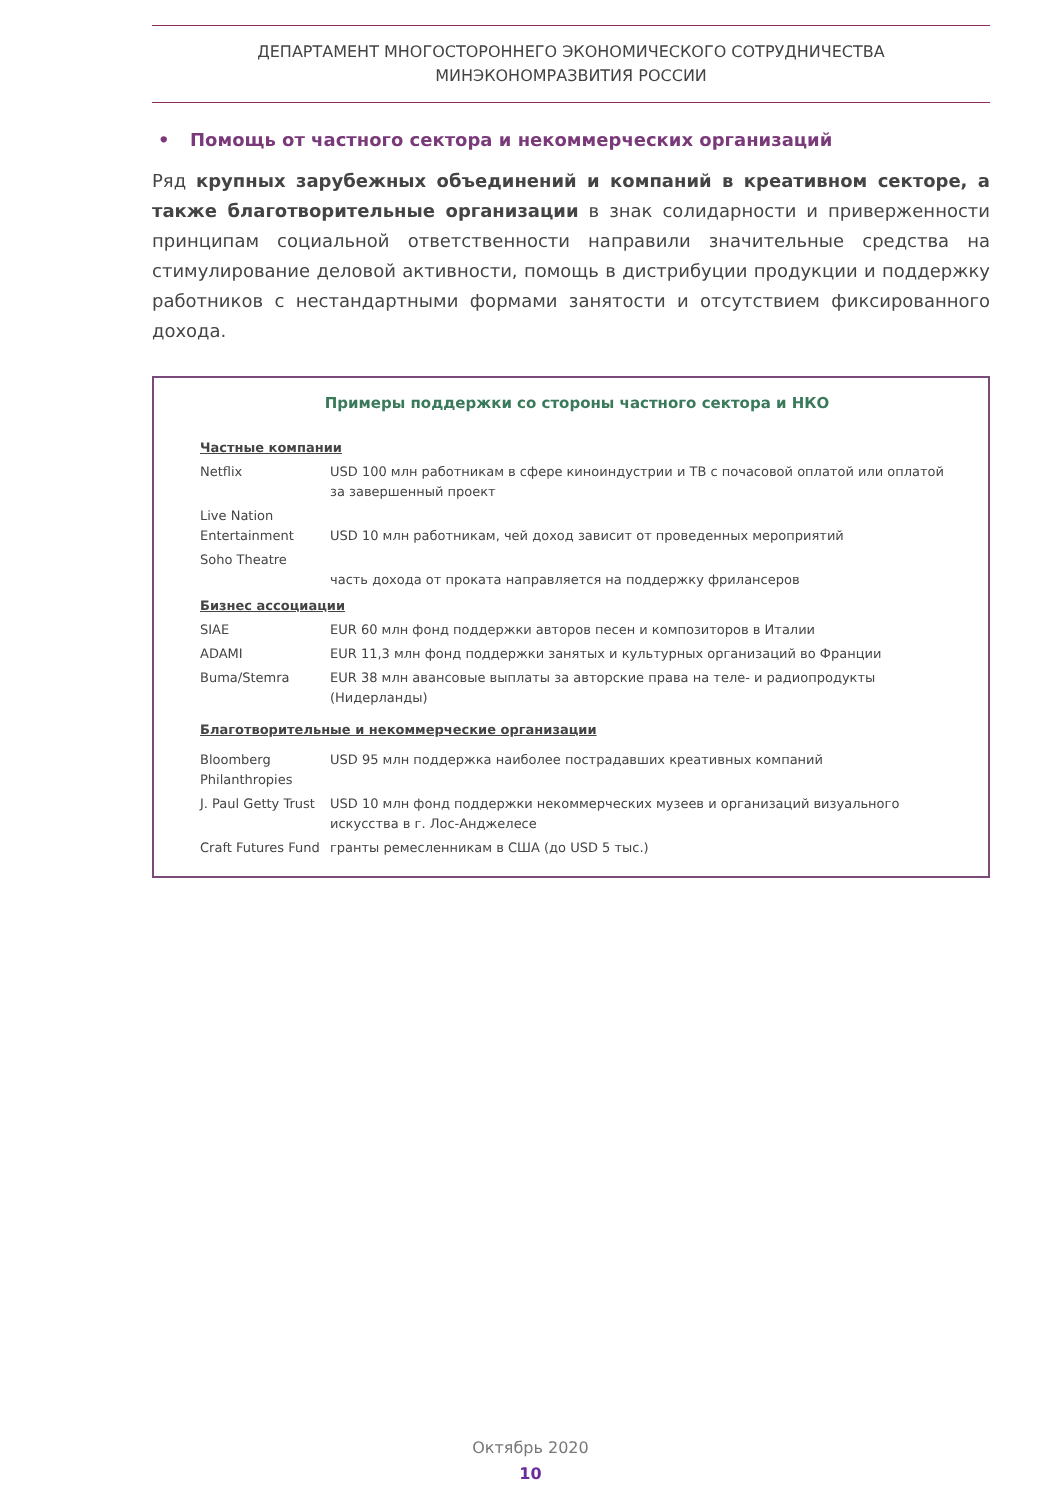ДЕПАРТАМЕНТ МНОГОСТОРОННЕГО ЭКОНОМИЧЕСКОГО СОТРУДНИЧЕСТВА
МИНЭКОНОМРАЗВИТИЯ РОССИИ
• Помощь от частного сектора и некоммерческих организаций
Ряд крупных зарубежных объединений и компаний в креативном секторе, а также благотворительные организации в знак солидарности и приверженности принципам социальной ответственности направили значительные средства на стимулирование деловой активности, помощь в дистрибуции продукции и поддержку работников с нестандартными формами занятости и отсутствием фиксированного дохода.
Примеры поддержки со стороны частного сектора и НКО
| Частные компании | |
| Netflix | USD 100 млн работникам в сфере киноиндустрии и ТВ с почасовой оплатой или оплатой за завершенный проект |
| Live Nation Entertainment | USD 10 млн работникам, чей доход зависит от проведенных мероприятий |
| Soho Theatre | часть дохода от проката направляется на поддержку фрилансеров |
| Бизнес ассоциации | |
| SIAE | EUR 60 млн фонд поддержки авторов песен и композиторов в Италии |
| ADAMI | EUR 11,3 млн фонд поддержки занятых и культурных организаций во Франции |
| Buma/Stemra | EUR 38 млн авансовые выплаты за авторские права на теле- и радиопродукты (Нидерланды) |
| Благотворительные и некоммерческие организации | |
| Bloomberg Philanthropies | USD 95 млн поддержка наиболее пострадавших креативных компаний |
| J. Paul Getty Trust | USD 10 млн фонд поддержки некоммерческих музеев и организаций визуального искусства в г. Лос-Анджелесе |
| Craft Futures Fund | гранты ремесленникам в США (до USD 5 тыс.) |
Октябрь 2020
10